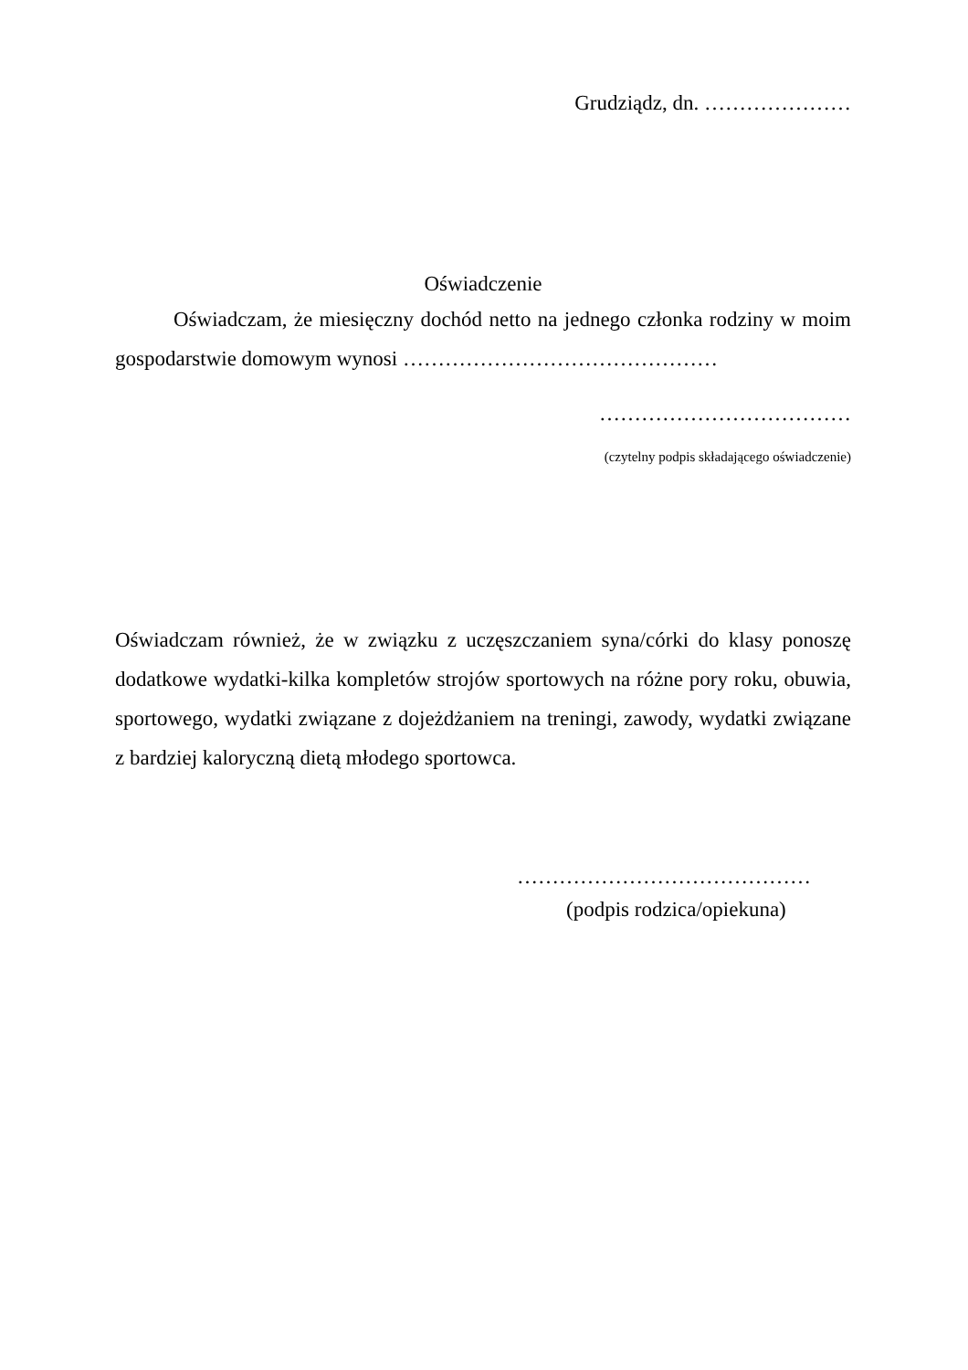Grudziądz, dn. …………………
Oświadczenie
Oświadczam, że miesięczny dochód netto na jednego członka rodziny w moim gospodarstwie domowym wynosi ………………………………………
………………………………
(czytelny podpis składającego oświadczenie)
Oświadczam również, że w związku z uczęszczaniem syna/córki do klasy ponoszę dodatkowe wydatki-kilka kompletów strojów sportowych na różne pory roku, obuwia, sportowego, wydatki związane z dojeżdżaniem na treningi, zawody, wydatki związane z bardziej kaloryczną dietą młodego sportowca.
……………………………………
(podpis rodzica/opiekuna)